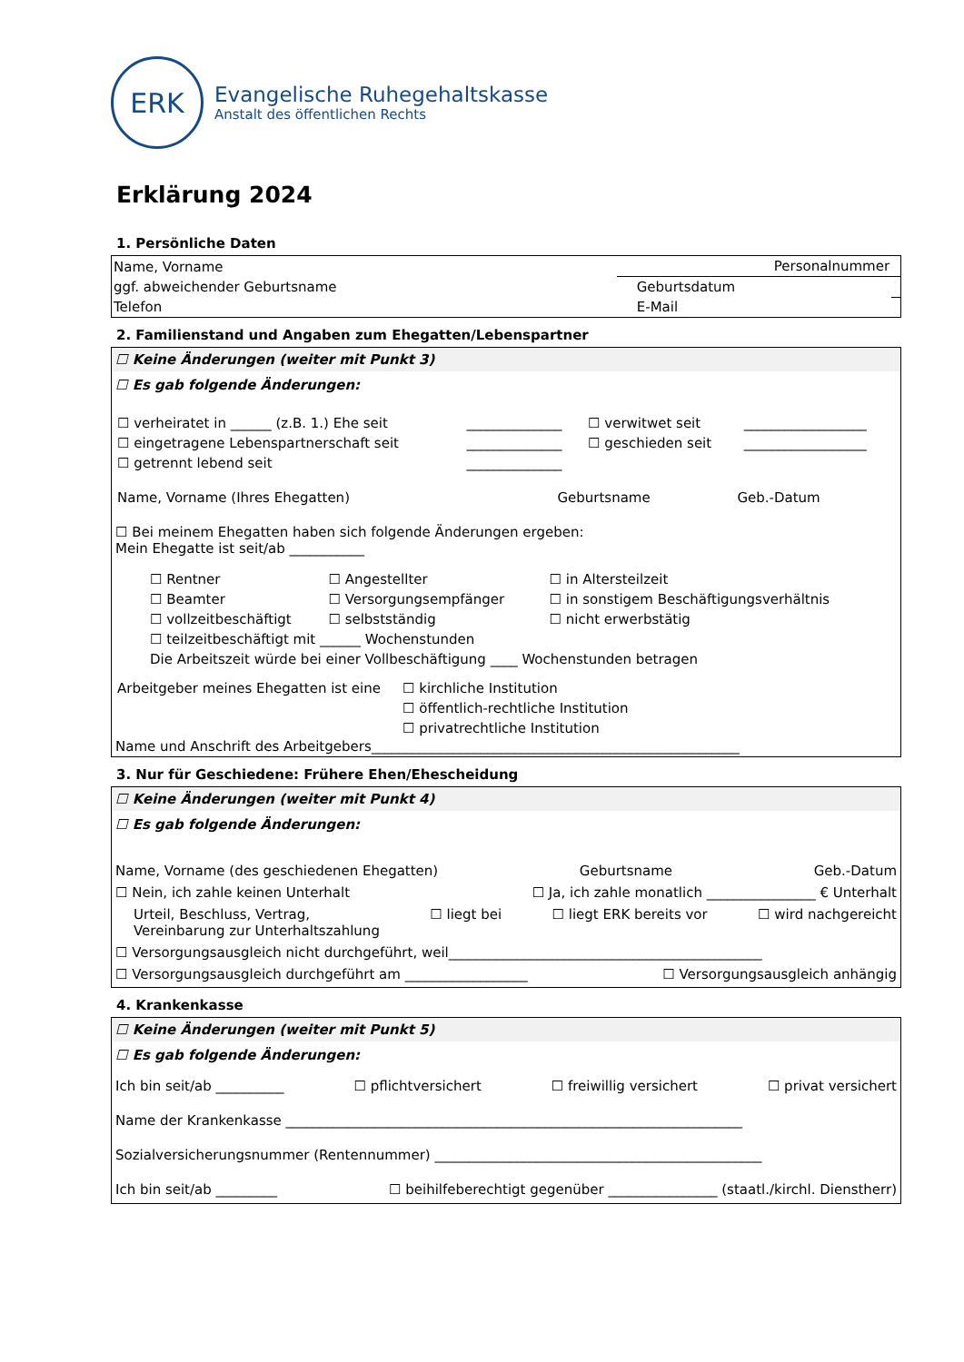ERK
Evangelische Ruhegehaltskasse
Anstalt des öffentlichen Rechts
Erklärung 2024
1. Persönliche Daten
| Name, Vorname | Personalnummer | | |
| ggf. abweichender Geburtsname | | Geburtsdatum | |
| Telefon | | E-Mail | |
2. Familienstand und Angaben zum Ehegatten/Lebenspartner
☐ Keine Änderungen (weiter mit Punkt 3)
☐ Es gab folgende Änderungen:
| ☐ verheiratet in ______ (z.B. 1.) Ehe seit | ______________ | ☐ verwitwet seit | __________________ |
| ☐ eingetragene Lebenspartnerschaft seit | ______________ | ☐ geschieden seit | __________________ |
| ☐ getrennt lebend seit | ______________ | | |
| Name, Vorname (Ihres Ehegatten) | Geburtsname | Geb.-Datum |
☐ Bei meinem Ehegatten haben sich folgende Änderungen ergeben:
Mein Ehegatte ist seit/ab ___________
| ☐ Rentner | ☐ Angestellter | ☐ in Altersteilzeit |
| ☐ Beamter | ☐ Versorgungsempfänger | ☐ in sonstigem Beschäftigungsverhältnis |
| ☐ vollzeitbeschäftigt | ☐ selbstständig | ☐ nicht erwerbstätig |
| ☐ teilzeitbeschäftigt mit ______ Wochenstunden | | |
| Die Arbeitszeit würde bei einer Vollbeschäftigung ____ Wochenstunden betragen | | |
| Arbeitgeber meines Ehegatten ist eine | ☐ kirchliche Institution |
| | ☐ öffentlich-rechtliche Institution |
| | ☐ privatrechtliche Institution |
Name und Anschrift des Arbeitgebers______________________________________________________
3. Nur für Geschiedene: Frühere Ehen/Ehescheidung
☐ Keine Änderungen (weiter mit Punkt 4)
☐ Es gab folgende Änderungen:
Name, Vorname (des geschiedenen Ehegatten) Geburtsname Geb.-Datum
☐ Nein, ich zahle keinen Unterhalt ☐ Ja, ich zahle monatlich ________________ € Unterhalt
Urteil, Beschluss, Vertrag,
Vereinbarung zur Unterhaltszahlung ☐ liegt bei ☐ liegt ERK bereits vor ☐ wird nachgereicht
☐ Versorgungsausgleich nicht durchgeführt, weil______________________________________________
☐ Versorgungsausgleich durchgeführt am __________________ ☐ Versorgungsausgleich anhängig
4. Krankenkasse
☐ Keine Änderungen (weiter mit Punkt 5)
☐ Es gab folgende Änderungen:
Ich bin seit/ab __________ ☐ pflichtversichert ☐ freiwillig versichert ☐ privat versichert
Name der Krankenkasse ___________________________________________________________________
Sozialversicherungsnummer (Rentennummer) ________________________________________________
Ich bin seit/ab _________ ☐ beihilfeberechtigt gegenüber ________________ (staatl./kirchl. Dienstherr)